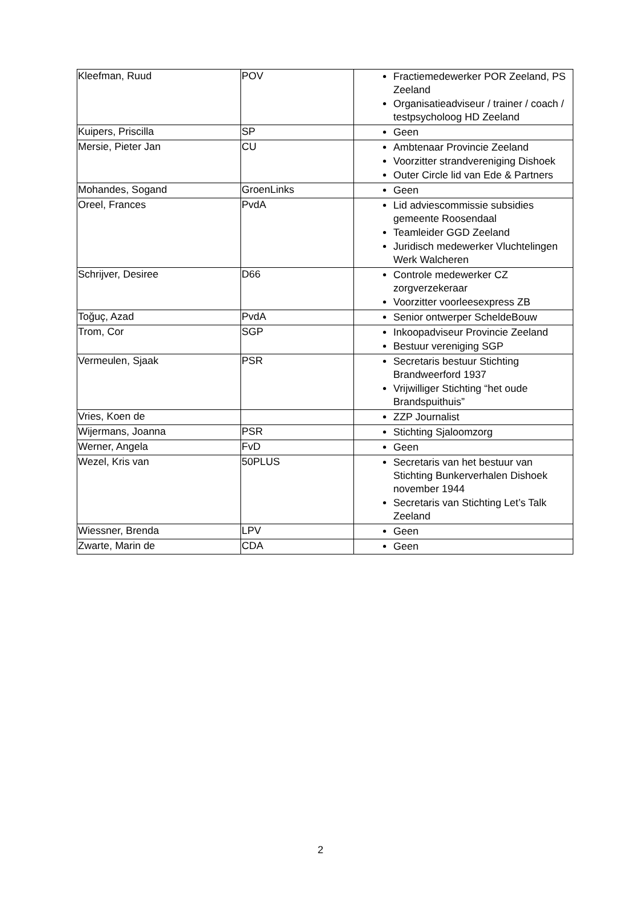| Kleefman, Ruud | POV | Fractiemedewerker POR Zeeland, PS Zeeland Organisatieadviseur / trainer / coach / testpsycholoog HD Zeeland |
| Kuipers, Priscilla | SP | Geen |
| Mersie, Pieter Jan | CU | Ambtenaar Provincie Zeeland Voorzitter strandvereniging Dishoek Outer Circle lid van Ede & Partners |
| Mohandes, Sogand | GroenLinks | Geen |
| Oreel, Frances | PvdA | Lid adviescommissie subsidies gemeente Roosendaal Teamleider GGD Zeeland Juridisch medewerker Vluchtelingen Werk Walcheren |
| Schrijver, Desiree | D66 | Controle medewerker CZ zorgverzekeraar Voorzitter voorleesexpress ZB |
| Toğuç, Azad | PvdA | Senior ontwerper ScheldeBouw |
| Trom, Cor | SGP | Inkoopadviseur Provincie Zeeland Bestuur vereniging SGP |
| Vermeulen, Sjaak | PSR | Secretaris bestuur Stichting Brandweerford 1937 Vrijwilliger Stichting “het oude Brandspuithuis” |
| Vries, Koen de | | ZZP Journalist |
| Wijermans, Joanna | PSR | Stichting Sjaloomzorg |
| Werner, Angela | FvD | Geen |
| Wezel, Kris van | 50PLUS | Secretaris van het bestuur van Stichting Bunkerverhalen Dishoek november 1944 Secretaris van Stichting Let’s Talk Zeeland |
| Wiessner, Brenda | LPV | Geen |
| Zwarte, Marin de | CDA | Geen |
2